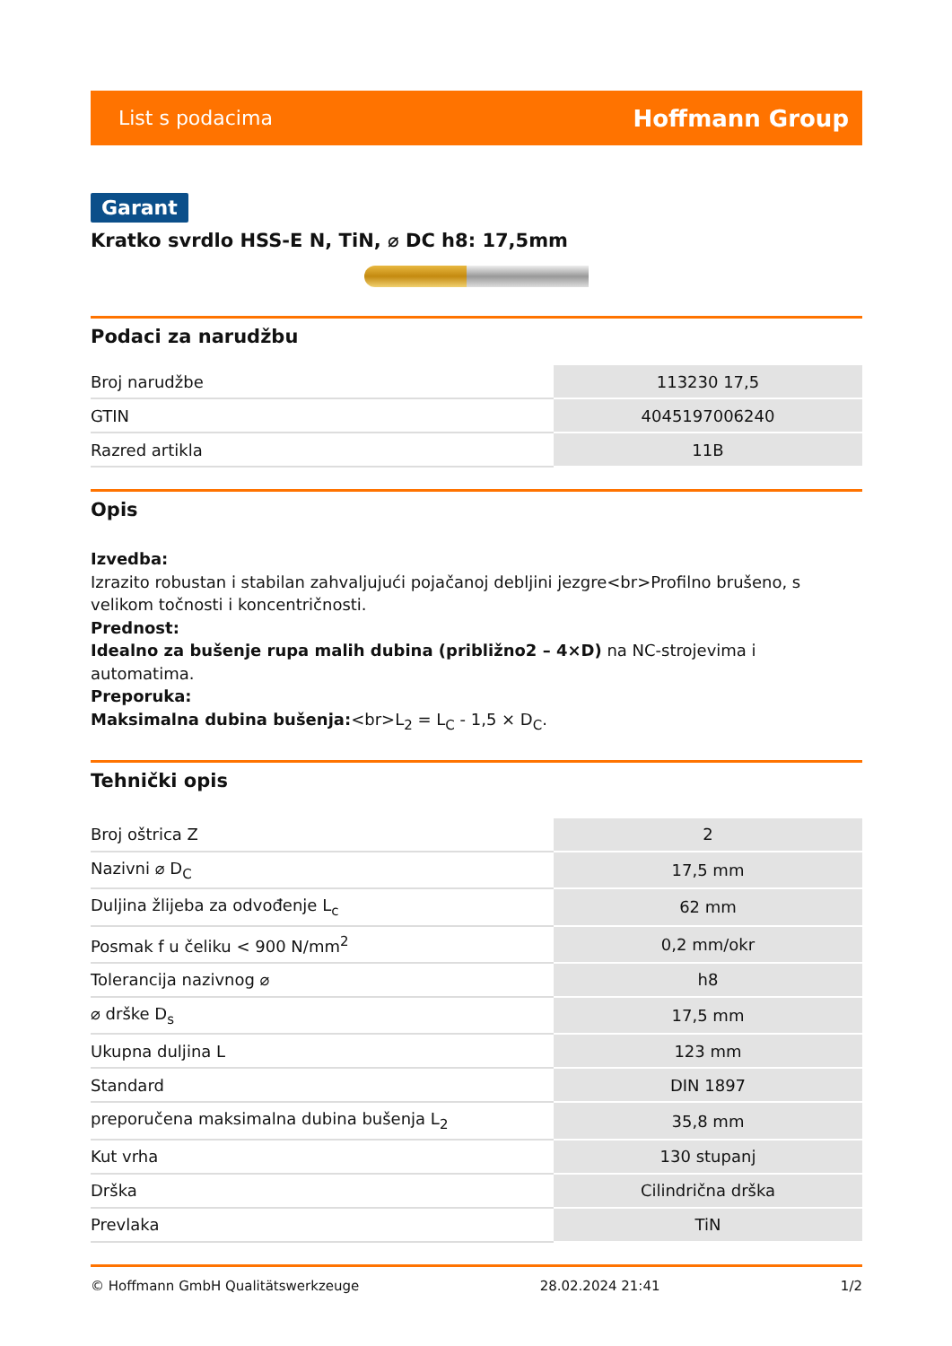List s podacima Hoffmann Group
Garant
Kratko svrdlo HSS-E N, TiN, ⌀ DC h8: 17,5mm
Podaci za narudžbu
| Broj narudžbe | 113230 17,5 |
| GTIN | 4045197006240 |
| Razred artikla | 11B |
Opis
Izvedba:
Izrazito robustan i stabilan zahvaljujući pojačanoj debljini jezgre<br>Profilno brušeno, s velikom točnosti i koncentričnosti.
Prednost:
Idealno za bušenje rupa malih dubina (približno2 – 4×D) na NC-strojevima i automatima.
Preporuka:
Maksimalna dubina bušenja:<br>L<sub>2</sub> = L<sub>C</sub> - 1,5 × D<sub>C</sub>.
Tehnički opis
| Broj oštrica Z | 2 |
| Nazivni ⌀ D<sub>C</sub> | 17,5 mm |
| Duljina žlijeba za odvođenje L<sub>c</sub> | 62 mm |
| Posmak f u čeliku < 900 N/mm<sup>2</sup> | 0,2 mm/okr |
| Tolerancija nazivnog ⌀ | h8 |
| ⌀ drške D<sub>s</sub> | 17,5 mm |
| Ukupna duljina L | 123 mm |
| Standard | DIN 1897 |
| preporučena maksimalna dubina bušenja L<sub>2</sub> | 35,8 mm |
| Kut vrha | 130 stupanj |
| Drška | Cilindrična drška |
| Prevlaka | TiN |
© Hoffmann GmbH Qualitätswerkzeuge 28.02.2024 21:41 1/2